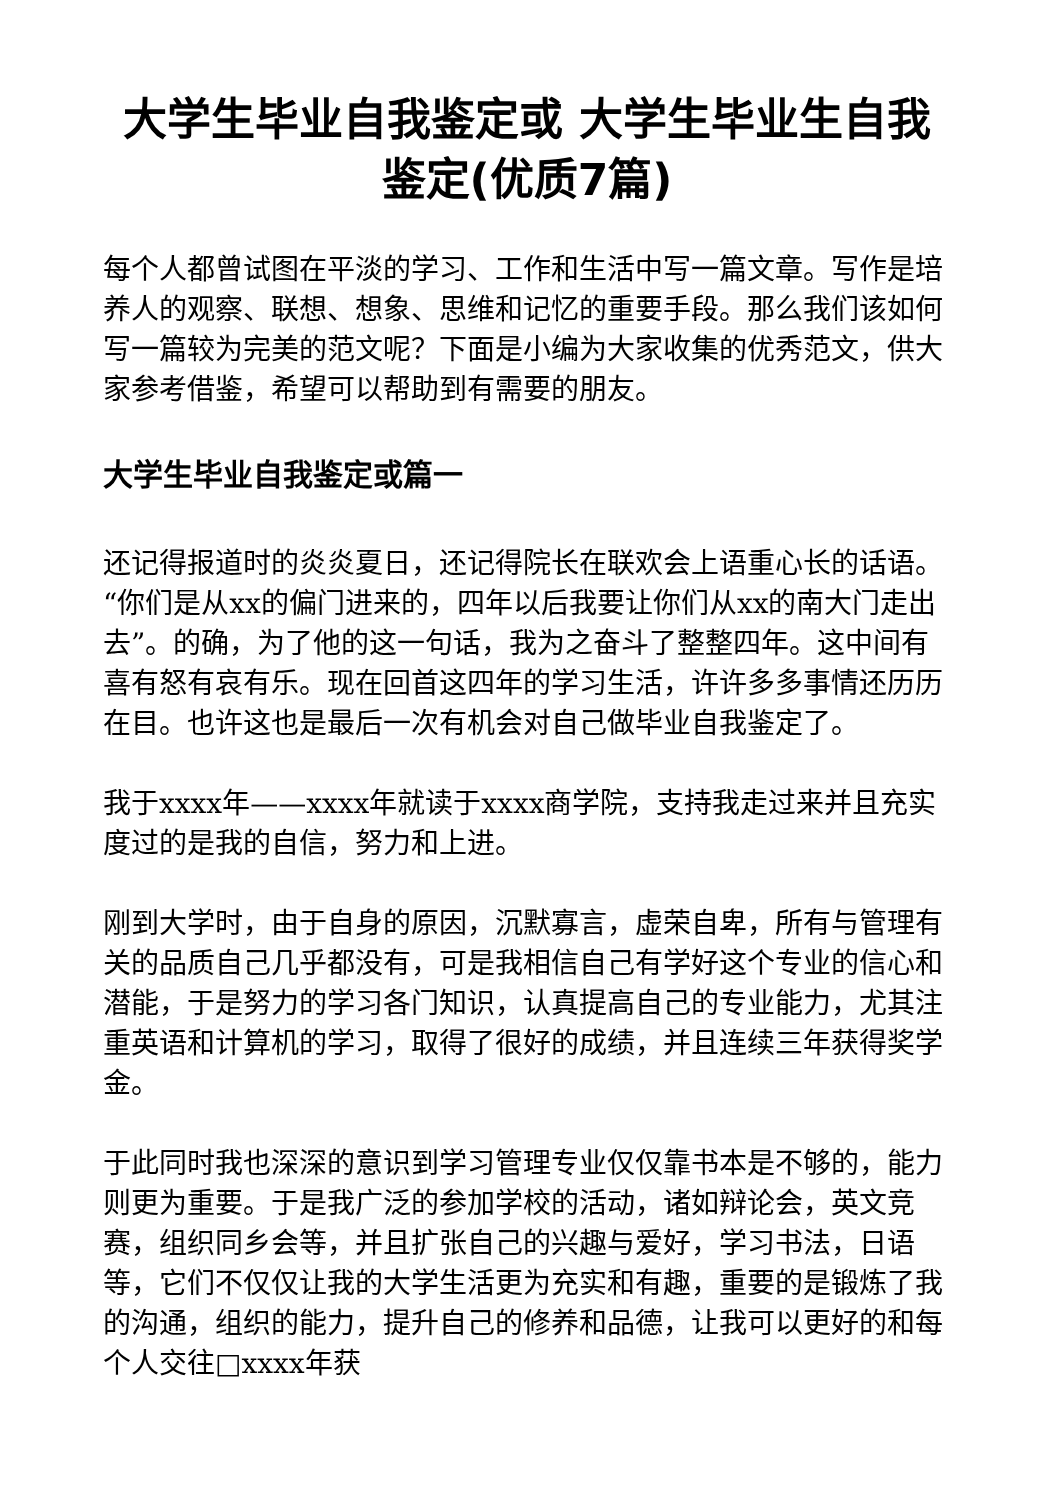大学生毕业自我鉴定或 大学生毕业生自我鉴定(优质7篇)
每个人都曾试图在平淡的学习、工作和生活中写一篇文章。写作是培养人的观察、联想、想象、思维和记忆的重要手段。那么我们该如何写一篇较为完美的范文呢？下面是小编为大家收集的优秀范文，供大家参考借鉴，希望可以帮助到有需要的朋友。
大学生毕业自我鉴定或篇一
还记得报道时的炎炎夏日，还记得院长在联欢会上语重心长的话语。“你们是从xx的偏门进来的，四年以后我要让你们从xx的南大门走出去”。的确，为了他的这一句话，我为之奋斗了整整四年。这中间有喜有怒有哀有乐。现在回首这四年的学习生活，许许多多事情还历历在目。也许这也是最后一次有机会对自己做毕业自我鉴定了。
我于xxxx年——xxxx年就读于xxxx商学院，支持我走过来并且充实度过的是我的自信，努力和上进。
刚到大学时，由于自身的原因，沉默寡言，虚荣自卑，所有与管理有关的品质自己几乎都没有，可是我相信自己有学好这个专业的信心和潜能，于是努力的学习各门知识，认真提高自己的专业能力，尤其注重英语和计算机的学习，取得了很好的成绩，并且连续三年获得奖学金。
于此同时我也深深的意识到学习管理专业仅仅靠书本是不够的，能力则更为重要。于是我广泛的参加学校的活动，诸如辩论会，英文竞赛，组织同乡会等，并且扩张自己的兴趣与爱好，学习书法，日语等，它们不仅仅让我的大学生活更为充实和有趣，重要的是锻炼了我的沟通，组织的能力，提升自己的修养和品德，让我可以更好的和每个人交往□xxxx年获